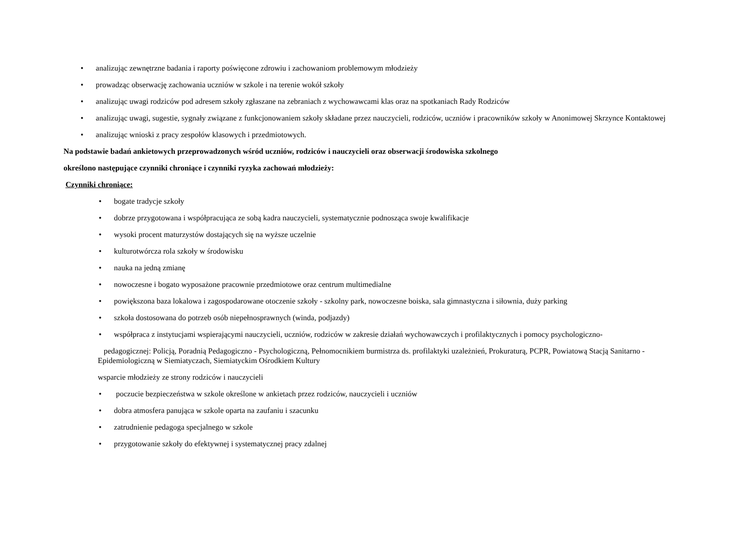• analizując zewnętrzne badania i raporty poświęcone zdrowiu i zachowaniom problemowym młodzieży
• prowadząc obserwację zachowania uczniów w szkole i na terenie wokół szkoły
• analizując uwagi rodziców pod adresem szkoły zgłaszane na zebraniach z wychowawcami klas oraz na spotkaniach Rady Rodziców
• analizując uwagi, sugestie, sygnały związane z funkcjonowaniem szkoły składane przez nauczycieli, rodziców, uczniów i pracowników szkoły w Anonimowej Skrzynce Kontaktowej
• analizując wnioski z pracy zespołów klasowych i przedmiotowych.
Na podstawie badań ankietowych przeprowadzonych wśród uczniów, rodziców i nauczycieli oraz obserwacji środowiska szkolnego
określono następujące czynniki chroniące i czynniki ryzyka zachowań młodzieży:
Czynniki chroniące:
• bogate tradycje szkoły
• dobrze przygotowana i współpracująca ze sobą kadra nauczycieli, systematycznie podnosząca swoje kwalifikacje
• wysoki procent maturzystów dostających się na wyższe uczelnie
• kulturotwórcza rola szkoły w środowisku
• nauka na jedną zmianę
• nowoczesne i bogato wyposażone pracownie przedmiotowe oraz centrum multimedialne
• powiększona baza lokalowa i zagospodarowane otoczenie szkoły - szkolny park, nowoczesne boiska, sala gimnastyczna i siłownia, duży parking
• szkoła dostosowana do potrzeb osób niepełnosprawnych (winda, podjazdy)
• współpraca z instytucjami wspierającymi nauczycieli, uczniów, rodziców w zakresie działań wychowawczych i profilaktycznych i pomocy psychologiczno-
pedagogicznej: Policją, Poradnią Pedagogiczno - Psychologiczną, Pełnomocnikiem burmistrza ds. profilaktyki uzależnień, Prokuraturą, PCPR, Powiatową Stacją Sanitarno - Epidemiologiczną w Siemiatyczach, Siemiatyckim Ośrodkiem Kultury
wsparcie młodzieży ze strony rodziców i nauczycieli
• poczucie bezpieczeństwa w szkole określone w ankietach przez rodziców, nauczycieli i uczniów
• dobra atmosfera panująca w szkole oparta na zaufaniu i szacunku
• zatrudnienie pedagoga specjalnego w szkole
• przygotowanie szkoły do efektywnej i systematycznej pracy zdalnej